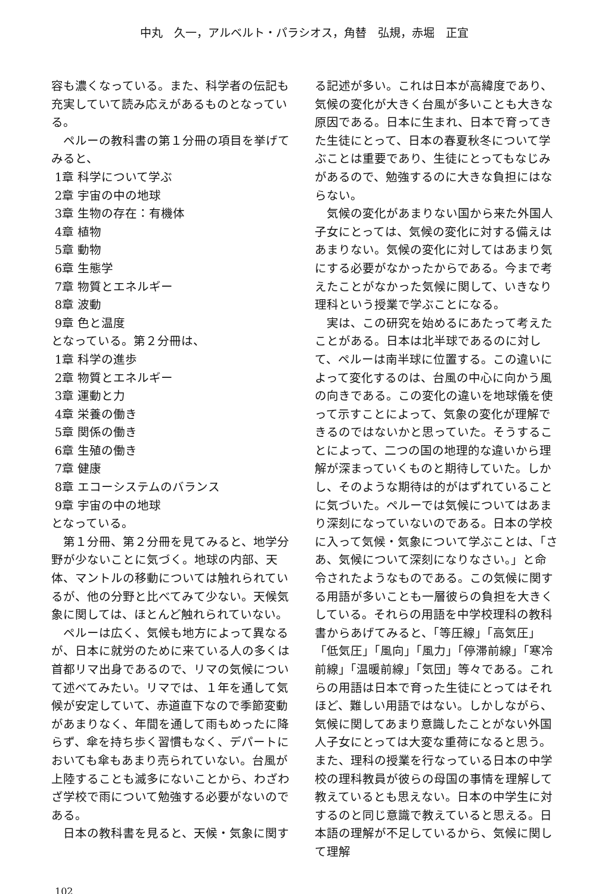中丸　久一，アルベルト・パラシオス，角替　弘規，赤堀　正宜
容も濃くなっている。また、科学者の伝記も充実していて読み応えがあるものとなっている。
ペルーの教科書の第１分冊の項目を挙げてみると、
1章 科学について学ぶ
2章 宇宙の中の地球
3章 生物の存在：有機体
4章 植物
5章 動物
6章 生態学
7章 物質とエネルギー
8章 波動
9章 色と温度
となっている。第２分冊は、
1章 科学の進歩
2章 物質とエネルギー
3章 運動と力
4章 栄養の働き
5章 関係の働き
6章 生殖の働き
7章 健康
8章 エコーシステムのバランス
9章 宇宙の中の地球
となっている。
第１分冊、第２分冊を見てみると、地学分野が少ないことに気づく。地球の内部、天体、マントルの移動については触れられているが、他の分野と比べてみて少ない。天候気象に関しては、ほとんど触れられていない。
ペルーは広く、気候も地方によって異なるが、日本に就労のために来ている人の多くは首都リマ出身であるので、リマの気候について述べてみたい。リマでは、１年を通して気候が安定していて、赤道直下なので季節変動があまりなく、年間を通して雨もめったに降らず、傘を持ち歩く習慣もなく、デパートにおいても傘もあまり売られていない。台風が上陸することも滅多にないことから、わざわざ学校で雨について勉強する必要がないのである。
日本の教科書を見ると、天候・気象に関す
る記述が多い。これは日本が高緯度であり、気候の変化が大きく台風が多いことも大きな原因である。日本に生まれ、日本で育ってきた生徒にとって、日本の春夏秋冬について学ぶことは重要であり、生徒にとってもなじみがあるので、勉強するのに大きな負担にはならない。
気候の変化があまりない国から来た外国人子女にとっては、気候の変化に対する備えはあまりない。気候の変化に対してはあまり気にする必要がなかったからである。今まで考えたことがなかった気候に関して、いきなり理科という授業で学ぶことになる。
実は、この研究を始めるにあたって考えたことがある。日本は北半球であるのに対して、ペルーは南半球に位置する。この違いによって変化するのは、台風の中心に向かう風の向きである。この変化の違いを地球儀を使って示すことによって、気象の変化が理解できるのではないかと思っていた。そうすることによって、二つの国の地理的な違いから理解が深まっていくものと期待していた。しかし、そのような期待は的がはずれていることに気づいた。ペルーでは気候についてはあまり深刻になっていないのである。日本の学校に入って気候・気象について学ぶことは、「さあ、気候について深刻になりなさい。」と命令されたようなものである。この気候に関する用語が多いことも一層彼らの負担を大きくしている。それらの用語を中学校理科の教科書からあげてみると、「等圧線」「高気圧」「低気圧」「風向」「風力」「停滞前線」「寒冷前線」「温暖前線」「気団」等々である。これらの用語は日本で育った生徒にとってはそれほど、難しい用語ではない。しかしながら、気候に関してあまり意識したことがない外国人子女にとっては大変な重荷になると思う。また、理科の授業を行なっている日本の中学校の理科教員が彼らの母国の事情を理解して教えているとも思えない。日本の中学生に対するのと同じ意識で教えていると思える。日本語の理解が不足しているから、気候に関して理解
102